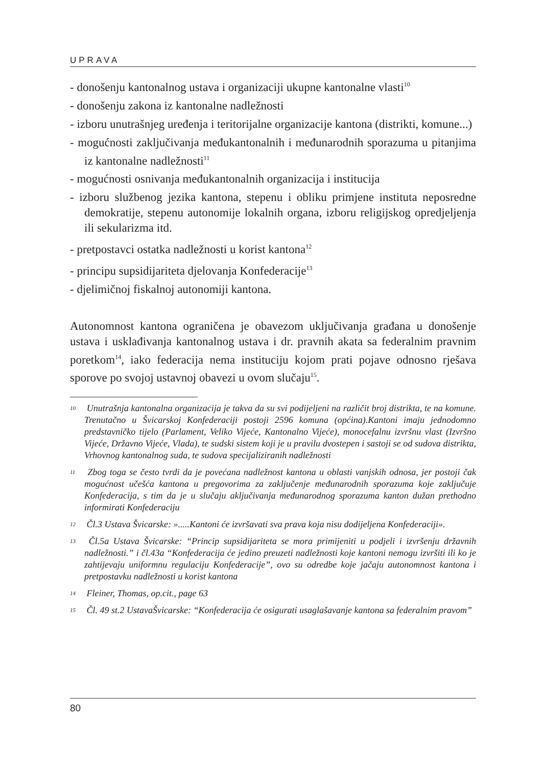UPRAVA
- donošenju kantonalnog ustava i organizaciji ukupne kantonalne vlasti<sup>10</sup>
- donošenju zakona iz kantonalne nadležnosti
- izboru unutrašnjeg uređenja i teritorijalne organizacije kantona (distrikti, komune...)
- mogućnosti zaključivanja međukantonalnih i međunarodnih sporazuma u pitanjima iz kantonalne nadležnosti<sup>11</sup>
- mogućnosti osnivanja međukantonalnih organizacija i institucija
- izboru službenog jezika kantona, stepenu i obliku primjene instituta neposredne demokratije, stepenu autonomije lokalnih organa, izboru religijskog opredjeljenja ili sekularizma itd.
- pretpostavci ostatka nadležnosti u korist kantona<sup>12</sup>
- principu supsidijariteta djelovanja Konfederacije<sup>13</sup>
- djelimičnoj fiskalnoj autonomiji kantona.
Autonomnost kantona ograničena je obavezom uključivanja građana u donošenje ustava i usklađivanja kantonalnog ustava i dr. pravnih akata sa federalnim pravnim poretkom<sup>14</sup>, iako federacija nema instituciju kojom prati pojave odnosno rješava sporove po svojoj ustavnoj obavezi u ovom slučaju<sup>15</sup>.
<sup>10</sup> Unutrašnja kantonalna organizacija je takva da su svi podijeljeni na različit broj distrikta, te na komune. Trenutačno u Švicarskoj Konfederaciji postoji 2596 komuna (općina).Kantoni imaju jednodomno predstavničko tijelo (Parlament, Veliko Vijeće, Kantonalno Vijeće), monocefalnu izvršnu vlast (Izvršno Vijeće, Državno Vijeće, Vlada), te sudski sistem koji je u pravilu dvostepen i sastoji se od sudova distrikta, Vrhovnog kantonalnog suda, te sudova specijaliziranih nadležnosti
<sup>11</sup> Zbog toga se često tvrdi da je povećana nadležnost kantona u oblasti vanjskih odnosa, jer postoji čak mogućnost učešća kantona u pregovorima za zaključenje međunarodnih sporazuma koje zaključuje Konfederacija, s tim da je u slučaju aključivanja međunarodnog sporazuma kanton dužan prethodno informirati Konfederaciju
<sup>12</sup> Čl.3 Ustava Švicarske: ».....Kantoni će izvršavati sva prava koja nisu dodijeljena Konfederaciji».
<sup>13</sup> Čl.5a Ustava Švicarske: “Princip supsidijariteta se mora primijeniti u podjeli i izvršenju državnih nadležnosti.” i čl.43a “Konfederacija će jedino preuzeti nadležnosti koje kantoni nemogu izvršiti ili ko je zahtijevaju uniformnu regulaciju Konfederacije”, ovo su odredbe koje jačaju autonomnost kantona i pretpostavku nadležnosti u korist kantona
<sup>14</sup> Fleiner, Thomas, op.cit., page 63
<sup>15</sup> Čl. 49 st.2 UstavaŠvicarske: “Konfederacija će osigurati usaglašavanje kantona sa federalnim pravom”
80